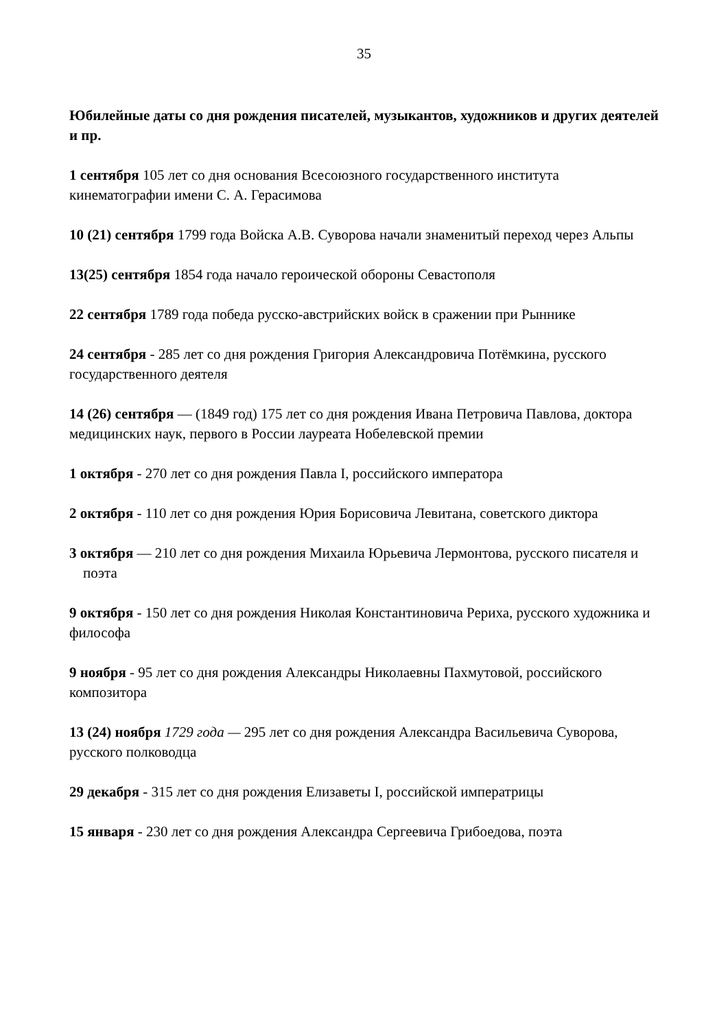35
Юбилейные даты со дня рождения писателей, музыкантов, художников и других деятелей и пр.
1 сентября 105 лет со дня основания Всесоюзного государственного института кинематографии имени С. А. Герасимова
10 (21) сентября 1799 года Войска А.В. Суворова начали знаменитый переход через Альпы
13(25) сентября 1854 года начало героической обороны Севастополя
22 сентября 1789 года победа русско-австрийских войск в сражении при Рыннике
24 сентября - 285 лет со дня рождения Григория Александровича Потёмкина, русского государственного деятеля
14 (26) сентября — (1849 год) 175 лет со дня рождения Ивана Петровича Павлова, доктора медицинских наук, первого в России лауреата Нобелевской премии
1 октября - 270 лет со дня рождения Павла I, российского императора
2 октября - 110 лет со дня рождения Юрия Борисовича Левитана, советского диктора
3 октября — 210 лет со дня рождения Михаила Юрьевича Лермонтова, русского писателя и поэта
9 октября - 150 лет со дня рождения Николая Константиновича Рериха, русского художника и философа
9 ноября - 95 лет со дня рождения Александры Николаевны Пахмутовой, российского композитора
13 (24) ноября 1729 года — 295 лет со дня рождения Александра Васильевича Суворова, русского полководца
29 декабря - 315 лет со дня рождения Елизаветы I, российской императрицы
15 января - 230 лет со дня рождения Александра Сергеевича Грибоедова, поэта